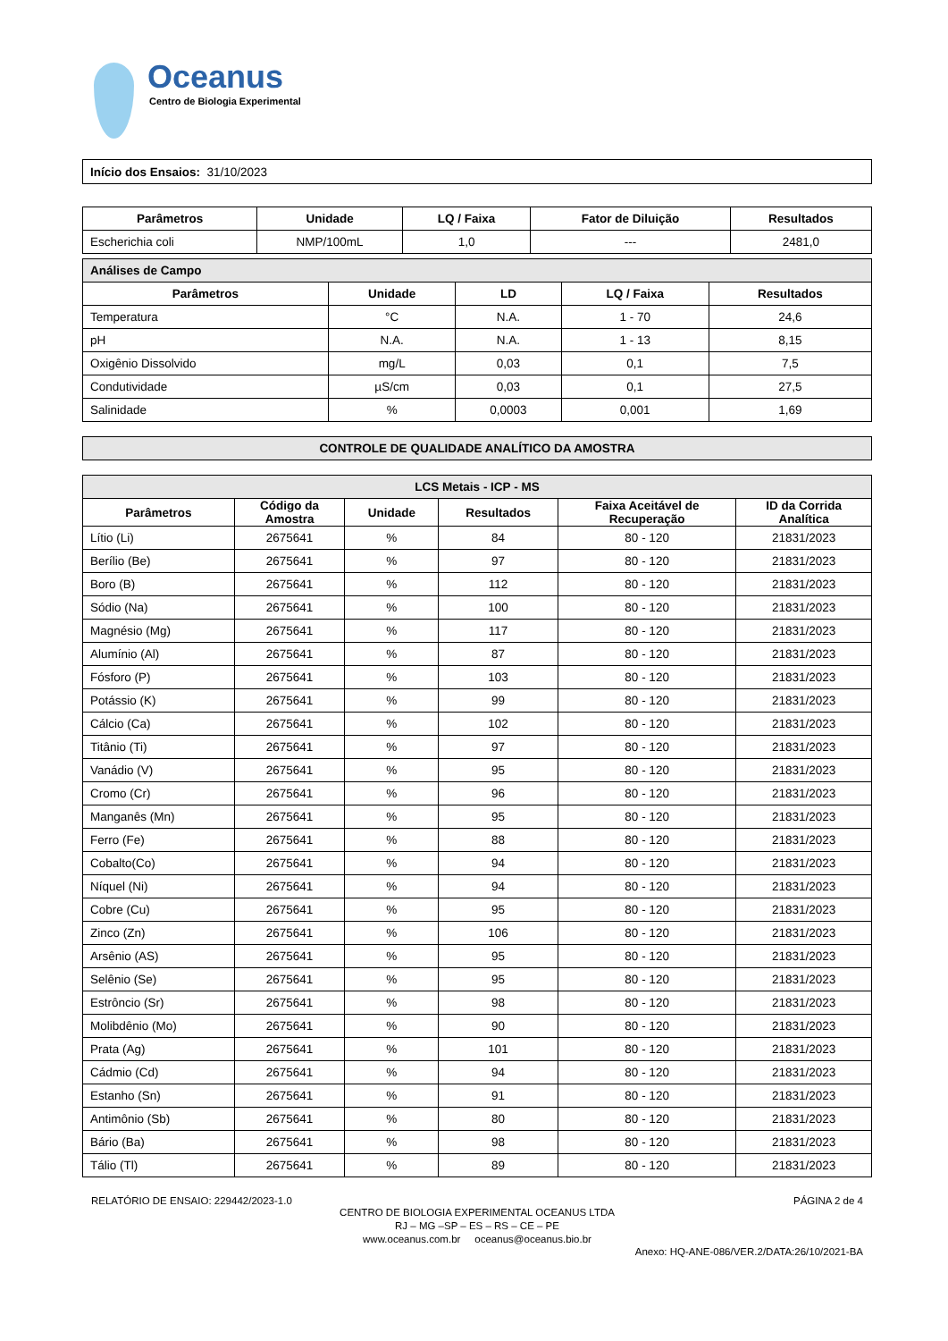Oceanus
Centro de Biologia Experimental
| Início dos Ensaios: 31/10/2023 |
| Parâmetros | Unidade | LQ / Faixa | Fator de Diluição | Resultados |
| --- | --- | --- | --- | --- |
| Escherichia coli | NMP/100mL | 1,0 | --- | 2481,0 |
| Análises de Campo | | | | |
| Parâmetros | Unidade | LD | LQ / Faixa | Resultados |
| Temperatura | °C | N.A. | 1 - 70 | 24,6 |
| pH | N.A. | N.A. | 1 - 13 | 8,15 |
| Oxigênio Dissolvido | mg/L | 0,03 | 0,1 | 7,5 |
| Condutividade | µS/cm | 0,03 | 0,1 | 27,5 |
| Salinidade | % | 0,0003 | 0,001 | 1,69 |
| CONTROLE DE QUALIDADE ANALÍTICO DA AMOSTRA |
| LCS Metais - ICP - MS | | | | | |
| Parâmetros | Código da Amostra | Unidade | Resultados | Faixa Aceitável de Recuperação | ID da Corrida Analítica |
| Lítio (Li) | 2675641 | % | 84 | 80 - 120 | 21831/2023 |
| Berílio (Be) | 2675641 | % | 97 | 80 - 120 | 21831/2023 |
| Boro (B) | 2675641 | % | 112 | 80 - 120 | 21831/2023 |
| Sódio (Na) | 2675641 | % | 100 | 80 - 120 | 21831/2023 |
| Magnésio (Mg) | 2675641 | % | 117 | 80 - 120 | 21831/2023 |
| Alumínio (Al) | 2675641 | % | 87 | 80 - 120 | 21831/2023 |
| Fósforo (P) | 2675641 | % | 103 | 80 - 120 | 21831/2023 |
| Potássio (K) | 2675641 | % | 99 | 80 - 120 | 21831/2023 |
| Cálcio (Ca) | 2675641 | % | 102 | 80 - 120 | 21831/2023 |
| Titânio (Ti) | 2675641 | % | 97 | 80 - 120 | 21831/2023 |
| Vanádio (V) | 2675641 | % | 95 | 80 - 120 | 21831/2023 |
| Cromo (Cr) | 2675641 | % | 96 | 80 - 120 | 21831/2023 |
| Manganês (Mn) | 2675641 | % | 95 | 80 - 120 | 21831/2023 |
| Ferro (Fe) | 2675641 | % | 88 | 80 - 120 | 21831/2023 |
| Cobalto(Co) | 2675641 | % | 94 | 80 - 120 | 21831/2023 |
| Níquel (Ni) | 2675641 | % | 94 | 80 - 120 | 21831/2023 |
| Cobre (Cu) | 2675641 | % | 95 | 80 - 120 | 21831/2023 |
| Zinco (Zn) | 2675641 | % | 106 | 80 - 120 | 21831/2023 |
| Arsênio (AS) | 2675641 | % | 95 | 80 - 120 | 21831/2023 |
| Selênio (Se) | 2675641 | % | 95 | 80 - 120 | 21831/2023 |
| Estrôncio (Sr) | 2675641 | % | 98 | 80 - 120 | 21831/2023 |
| Molibdênio (Mo) | 2675641 | % | 90 | 80 - 120 | 21831/2023 |
| Prata (Ag) | 2675641 | % | 101 | 80 - 120 | 21831/2023 |
| Cádmio (Cd) | 2675641 | % | 94 | 80 - 120 | 21831/2023 |
| Estanho (Sn) | 2675641 | % | 91 | 80 - 120 | 21831/2023 |
| Antimônio (Sb) | 2675641 | % | 80 | 80 - 120 | 21831/2023 |
| Bário (Ba) | 2675641 | % | 98 | 80 - 120 | 21831/2023 |
| Tálio (Tl) | 2675641 | % | 89 | 80 - 120 | 21831/2023 |
RELATÓRIO DE ENSAIO: 229442/2023-1.0 PÁGINA 2 de 4
CENTRO DE BIOLOGIA EXPERIMENTAL OCEANUS LTDA
RJ – MG –SP – ES – RS – CE – PE
www.oceanus.com.br oceanus@oceanus.bio.br
Anexo: HQ-ANE-086/VER.2/DATA:26/10/2021-BA